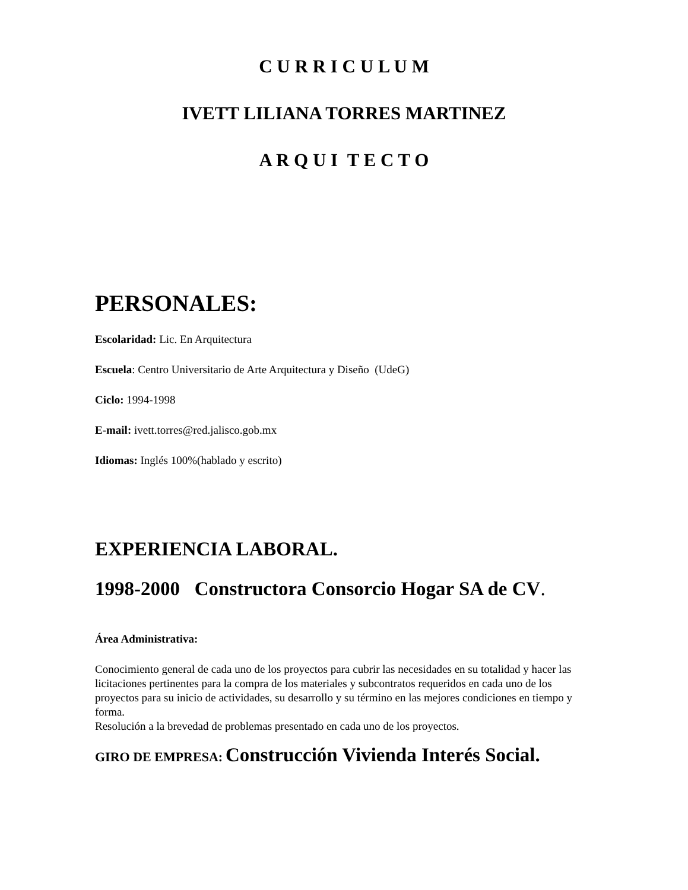C U R R I C U L U M
IVETT LILIANA TORRES MARTINEZ
A R Q U I T E C T O
PERSONALES:
Escolaridad: Lic. En Arquitectura
Escuela: Centro Universitario de Arte Arquitectura y Diseño (UdeG)
Ciclo: 1994-1998
E-mail: ivett.torres@red.jalisco.gob.mx
Idiomas: Inglés 100%(hablado y escrito)
EXPERIENCIA LABORAL.
1998-2000 Constructora Consorcio Hogar SA de CV.
Área Administrativa:
Conocimiento general de cada uno de los proyectos para cubrir las necesidades en su totalidad y hacer las licitaciones pertinentes para la compra de los materiales y subcontratos requeridos en cada uno de los proyectos para su inicio de actividades, su desarrollo y su término en las mejores condiciones en tiempo y forma.
Resolución a la brevedad de problemas presentado en cada uno de los proyectos.
GIRO DE EMPRESA: Construcción Vivienda Interés Social.